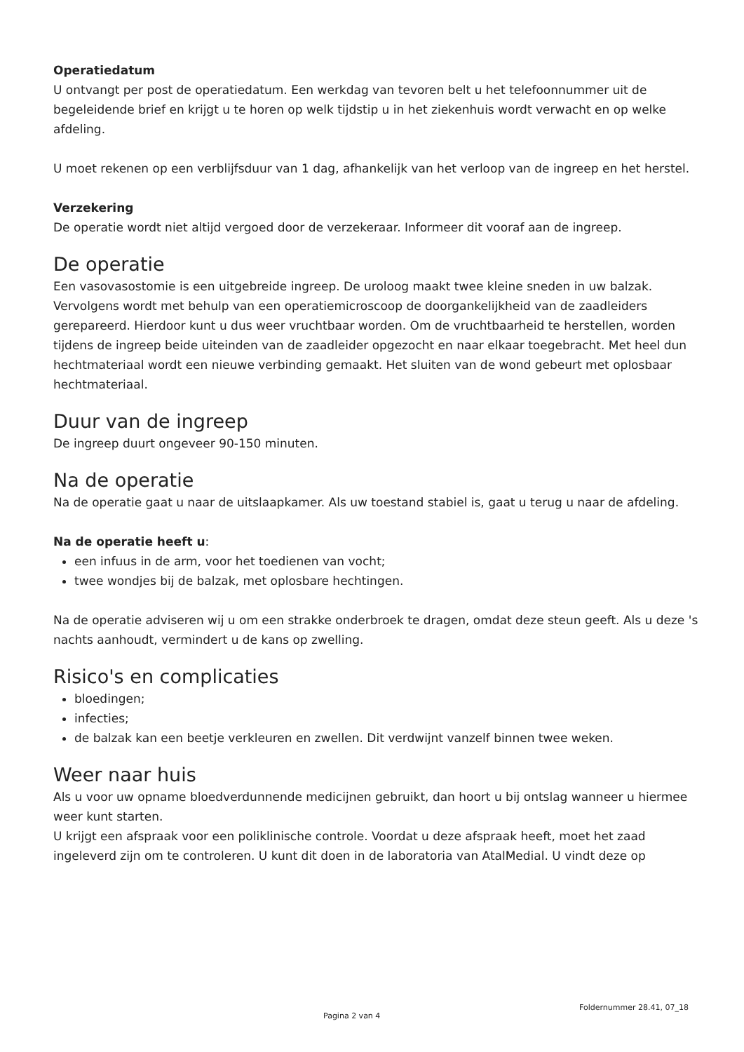Operatiedatum
U ontvangt per post de operatiedatum. Een werkdag van tevoren belt u het telefoonnummer uit de begeleidende brief en krijgt u te horen op welk tijdstip u in het ziekenhuis wordt verwacht en op welke afdeling.
U moet rekenen op een verblijfsduur van 1 dag, afhankelijk van het verloop van de ingreep en het herstel.
Verzekering
De operatie wordt niet altijd vergoed door de verzekeraar. Informeer dit vooraf aan de ingreep.
De operatie
Een vasovasostomie is een uitgebreide ingreep. De uroloog maakt twee kleine sneden in uw balzak. Vervolgens wordt met behulp van een operatiemicroscoop de doorgankelijkheid van de zaadleiders gerepareerd. Hierdoor kunt u dus weer vruchtbaar worden. Om de vruchtbaarheid te herstellen, worden tijdens de ingreep beide uiteinden van de zaadleider opgezocht en naar elkaar toegebracht. Met heel dun hechtmateriaal wordt een nieuwe verbinding gemaakt. Het sluiten van de wond gebeurt met oplosbaar hechtmateriaal.
Duur van de ingreep
De ingreep duurt ongeveer 90-150 minuten.
Na de operatie
Na de operatie gaat u naar de uitslaapkamer. Als uw toestand stabiel is, gaat u terug u naar de afdeling.
Na de operatie heeft u:
een infuus in de arm, voor het toedienen van vocht;
twee wondjes bij de balzak, met oplosbare hechtingen.
Na de operatie adviseren wij u om een strakke onderbroek te dragen, omdat deze steun geeft. Als u deze 's nachts aanhoudt, vermindert u de kans op zwelling.
Risico's en complicaties
bloedingen;
infecties;
de balzak kan een beetje verkleuren en zwellen. Dit verdwijnt vanzelf binnen twee weken.
Weer naar huis
Als u voor uw opname bloedverdunnende medicijnen gebruikt, dan hoort u bij ontslag wanneer u hiermee weer kunt starten.
U krijgt een afspraak voor een poliklinische controle. Voordat u deze afspraak heeft, moet het zaad ingeleverd zijn om te controleren. U kunt dit doen in de laboratoria van AtalMedial. U vindt deze op
Pagina 2 van 4
Foldernummer 28.41, 07_18